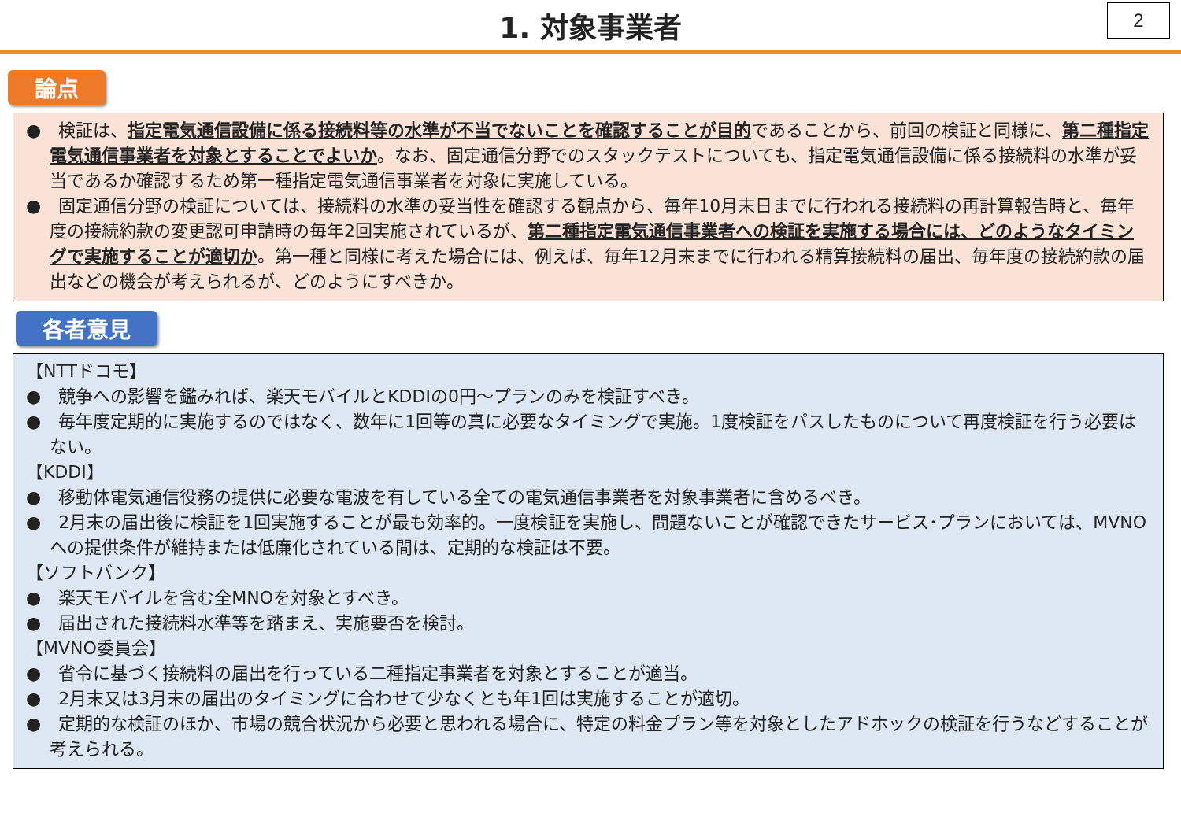2
1. 対象事業者
論点
●　検証は、指定電気通信設備に係る接続料等の水準が不当でないことを確認することが目的であることから、前回の検証と同様に、第二種指定電気通信事業者を対象とすることでよいか。なお、固定通信分野でのスタックテストについても、指定電気通信設備に係る接続料の水準が妥当であるか確認するため第一種指定電気通信事業者を対象に実施している。
●　固定通信分野の検証については、接続料の水準の妥当性を確認する観点から、毎年10月末日までに行われる接続料の再計算報告時と、毎年度の接続約款の変更認可申請時の毎年2回実施されているが、第二種指定電気通信事業者への検証を実施する場合には、どのようなタイミングで実施することが適切か。第一種と同様に考えた場合には、例えば、毎年12月末までに行われる精算接続料の届出、毎年度の接続約款の届出などの機会が考えられるが、どのようにすべきか。
各者意見
【NTTドコモ】
●　競争への影響を鑑みれば、楽天モバイルとKDDIの0円～プランのみを検証すべき。
●　毎年度定期的に実施するのではなく、数年に1回等の真に必要なタイミングで実施。1度検証をパスしたものについて再度検証を行う必要はない。
【KDDI】
●　移動体電気通信役務の提供に必要な電波を有している全ての電気通信事業者を対象事業者に含めるべき。
●　2月末の届出後に検証を1回実施することが最も効率的。一度検証を実施し、問題ないことが確認できたサービス･プランにおいては、MVNOへの提供条件が維持または低廉化されている間は、定期的な検証は不要。
【ソフトバンク】
●　楽天モバイルを含む全MNOを対象とすべき。
●　届出された接続料水準等を踏まえ、実施要否を検討。
【MVNO委員会】
●　省令に基づく接続料の届出を行っている二種指定事業者を対象とすることが適当。
●　2月末又は3月末の届出のタイミングに合わせて少なくとも年1回は実施することが適切。
●　定期的な検証のほか、市場の競合状況から必要と思われる場合に、特定の料金プラン等を対象としたアドホックの検証を行うなどすることが考えられる。